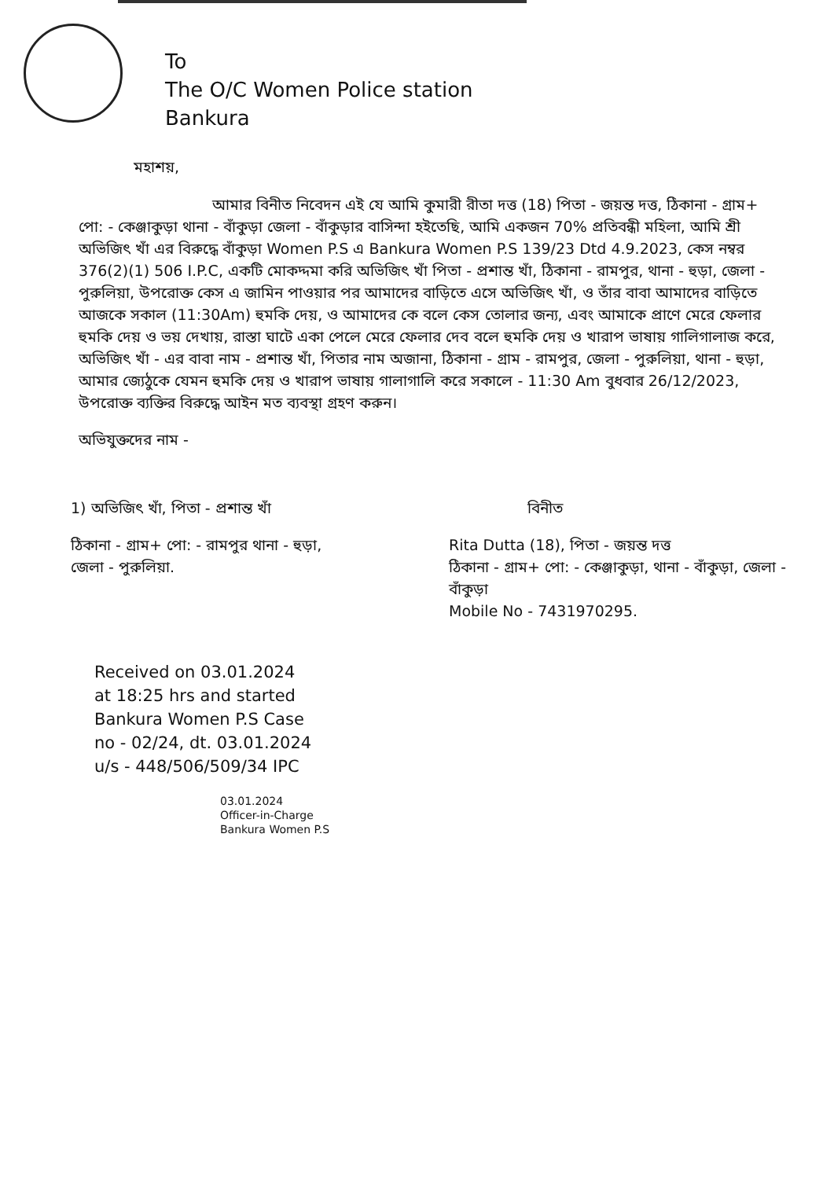To
The O/C Women Police station
Bankura
মহাশয়,
আমার বিনীত নিবেদন এই যে আমি কুমারী রীতা দত্ত (18) পিতা - জয়ন্ত দত্ত, ঠিকানা - গ্রাম+ পো: - কেঞ্জাকুড়া থানা - বাঁকুড়া জেলা - বাঁকুড়ার বাসিন্দা হইতেছি, আমি একজন 70% প্রতিবন্ধী মহিলা, আমি শ্রী অভিজিৎ খাঁ এর বিরুদ্ধে বাঁকুড়া Women P.S এ Bankura Women P.S 139/23 Dtd 4.9.2023, কেস নম্বর 376(2)(1) 506 I.P.C, একটি মোকদ্দমা করি অভিজিৎ খাঁ পিতা - প্রশান্ত খাঁ, ঠিকানা - রামপুর, থানা - হুড়া, জেলা - পুরুলিয়া, উপরোক্ত কেস এ জামিন পাওয়ার পর আমাদের বাড়িতে এসে অভিজিৎ খাঁ, ও তাঁর বাবা আমাদের বাড়িতে আজকে সকাল (11:30Am) হুমকি দেয়, ও আমাদের কে বলে কেস তোলার জন্য, এবং আমাকে প্রাণে মেরে ফেলার হুমকি দেয় ও ভয় দেখায়, রাস্তা ঘাটে একা পেলে মেরে ফেলার দেব বলে হুমকি দেয় ও খারাপ ভাষায় গালিগালাজ করে, অভিজিৎ খাঁ - এর বাবা নাম - প্রশান্ত খাঁ, পিতার নাম অজানা, ঠিকানা - গ্রাম - রামপুর, জেলা - পুরুলিয়া, থানা - হুড়া, আমার জ্যেঠুকে যেমন হুমকি দেয় ও খারাপ ভাষায় গালাগালি করে সকালে - 11:30 Am বুধবার 26/12/2023, উপরোক্ত ব্যক্তির বিরুদ্ধে আইন মত ব্যবস্থা গ্রহণ করুন।
অভিযুক্তদের নাম -
1) অভিজিৎ খাঁ, পিতা - প্রশান্ত খাঁ
ঠিকানা - গ্রাম+ পো: - রামপুর থানা - হুড়া, জেলা - পুরুলিয়া.
বিনীত
Rita Dutta (18), পিতা - জয়ন্ত দত্ত
ঠিকানা - গ্রাম+ পো: - কেঞ্জাকুড়া, থানা - বাঁকুড়া, জেলা - বাঁকুড়া
Mobile No - 7431970295.
Received on 03.01.2024
at 18:25 hrs and started
Bankura Women P.S Case
no - 02/24, dt. 03.01.2024
u/s - 448/506/509/34 IPC
03.01.2024
Officer-in-Charge
Bankura Women P.S